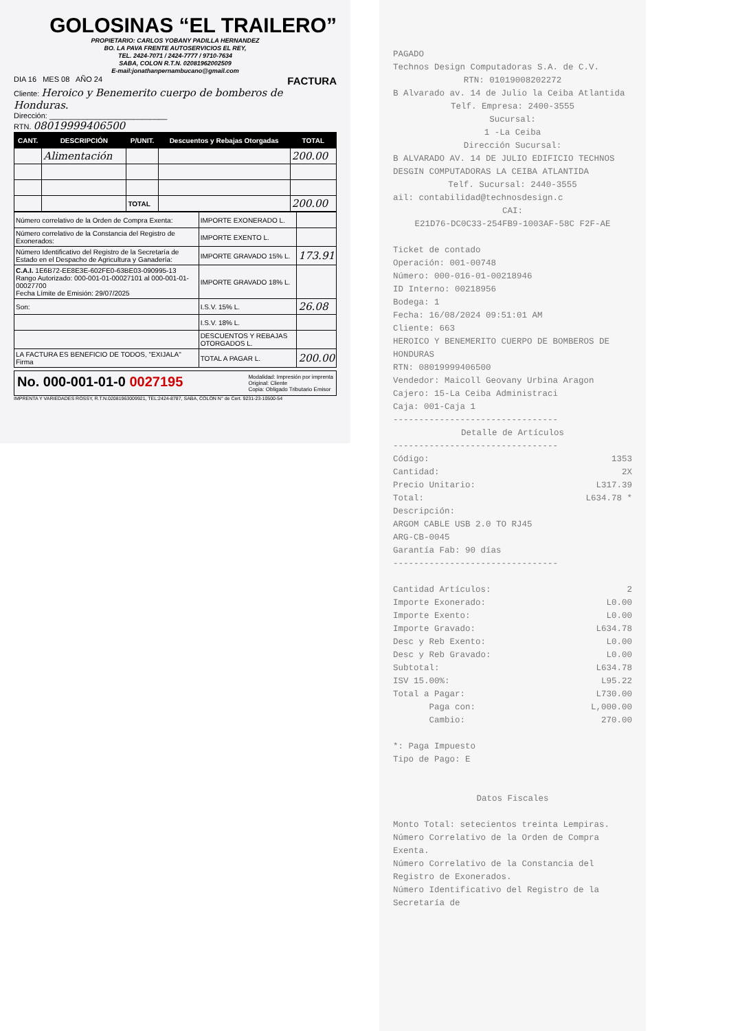GOLOSINAS “EL TRAILERO”
PROPIETARIO: CARLOS YOBANY PADILLA HERNANDEZ
BO. LA PAVA FRENTE AUTOSERVICIOS EL REY,
TEL. 2424-7071 / 2424-7777 / 9710-7634
SABA, COLON R.T.N. 02081962002509
E-mail:jonathanpernambucano@gmail.com
DIA 16 MES 08 AÑO 24 FACTURA
Cliente: Heroico y Benemerito cuerpo de bomberos de Honduras.
Dirección: ____________________________
RTN. 08019999406500
| CANT. | DESCRIPCIÓN | P/UNIT. | Descuentos y Rebajas Otorgadas | TOTAL |
| --- | --- | --- | --- | --- |
| | Alimentación | | | 200.00 |
| | | TOTAL | | 200.00 |
| Número correlativo de la Orden de Compra Exenta: | IMPORTE EXONERADO L. | |
| Número correlativo de la Constancia del Registro de Exonerados: | IMPORTE EXENTO L. | |
| Número Identificativo del Registro de la Secretaría de Estado en el Despacho de Agricultura y Ganadería: | IMPORTE GRAVADO 15% L. | 173.91 |
| C.A.I. 1E6B72-EE8E3E-602FE0-63BE03-090995-13 Rango Autorizado: 000-001-01-00027101 al 000-001-01-00027700 Fecha Límite de Emisión: 29/07/2025 | IMPORTE GRAVADO 18% L. | |
| Son: | I.S.V. 15% L. | 26.08 |
| | I.S.V. 18% L. | |
| | DESCUENTOS Y REBAJAS OTORGADOS L. | |
| LA FACTURA ES BENEFICIO DE TODOS, "EXIJALA" Firma | TOTAL A PAGAR L. | 200.00 |
No. 000-001-01-0 0027195 Modalidad: Impresión por imprenta
Original: Cliente
Copia: Obligado Tributario Emisor
IMPRENTA Y VARIEDADES ROSSY, R.T.N.02081963009921, TEL:2424-8787, SABA, COLON N° de Cert. 9231-23-10500-54
PAGADO
Technos Design Computadoras S.A. de C.V.
RTN: 01019008202272
B Alvarado av. 14 de Julio la Ceiba Atlantida
Telf. Empresa: 2400-3555
Sucursal:
1 -La Ceiba
Dirección Sucursal:
B ALVARADO AV. 14 DE JULIO EDIFICIO TECHNOS DESGIN COMPUTADORAS LA CEIBA ATLANTIDA
Telf. Sucursal: 2440-3555
ail: contabilidad@technosdesign.c
CAI:
E21D76-DC0C33-254FB9-1003AF-58C F2F-AE
Ticket de contado
Operación: 001-00748
Número: 000-016-01-00218946
ID Interno: 00218956
Bodega: 1
Fecha: 16/08/2024 09:51:01 AM
Cliente: 663
HEROICO Y BENEMERITO CUERPO DE BOMBEROS DE HONDURAS
RTN: 08019999406500
Vendedor: Maicoll Geovany Urbina Aragon
Cajero: 15-La Ceiba Administraci
Caja: 001-Caja 1
--------------------------------
Detalle de Artículos
--------------------------------
Código: 1353
Cantidad: 2X
Precio Unitario: L317.39
Total: L634.78 *
Descripción:
ARGOM CABLE USB 2.0 TO RJ45
ARG-CB-0045
Garantía Fab: 90 días
--------------------------------
Cantidad Artículos: 2
Importe Exonerado: L0.00
Importe Exento: L0.00
Importe Gravado: L634.78
Desc y Reb Exento: L0.00
Desc y Reb Gravado: L0.00
Subtotal: L634.78
ISV 15.00%: L95.22
Total a Pagar: L730.00
Paga con: L,000.00
Cambio: 270.00
*: Paga Impuesto
Tipo de Pago: E
Datos Fiscales
Monto Total: setecientos treinta Lempiras.
Número Correlativo de la Orden de Compra Exenta.
Número Correlativo de la Constancia del Registro de Exonerados.
Número Identificativo del Registro de la Secretaría de